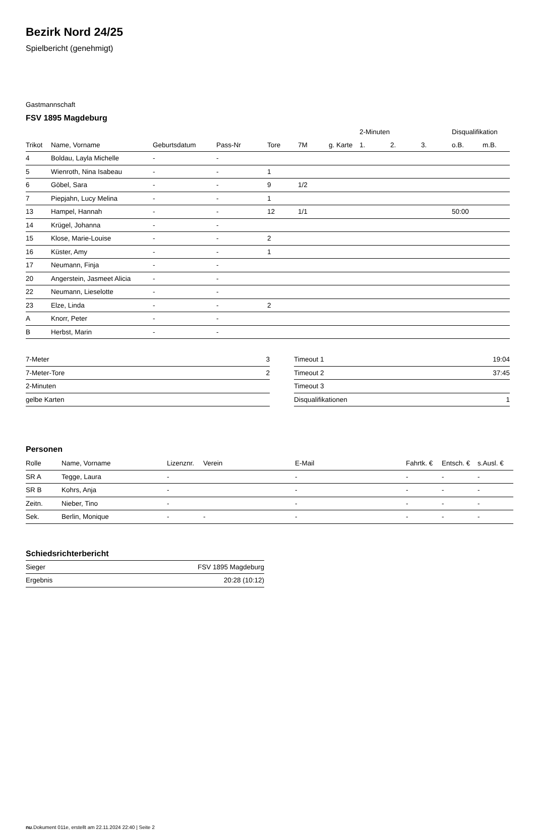Bezirk Nord 24/25
Spielbericht (genehmigt)
Gastmannschaft
FSV 1895 Magdeburg
| | | | | | | | 2-Minuten | | | Disqualifikation | |
| --- | --- | --- | --- | --- | --- | --- | --- | --- | --- | --- | --- |
| Trikot | Name, Vorname | Geburtsdatum | Pass-Nr | Tore | 7M | g. Karte | 1. | 2. | 3. | o.B. | m.B. |
| 4 | Boldau, Layla Michelle | - | - | | | | | | | | |
| 5 | Wienroth, Nina Isabeau | - | - | 1 | | | | | | | |
| 6 | Göbel, Sara | - | - | 9 | 1/2 | | | | | | |
| 7 | Piepjahn, Lucy Melina | - | - | 1 | | | | | | | |
| 13 | Hampel, Hannah | - | - | 12 | 1/1 | | | | | 50:00 | |
| 14 | Krügel, Johanna | - | - | | | | | | | | |
| 15 | Klose, Marie-Louise | - | - | 2 | | | | | | | |
| 16 | Küster, Amy | - | - | 1 | | | | | | | |
| 17 | Neumann, Finja | - | - | | | | | | | | |
| 20 | Angerstein, Jasmeet Alicia | - | - | | | | | | | | |
| 22 | Neumann, Lieselotte | - | - | | | | | | | | |
| 23 | Elze, Linda | - | - | 2 | | | | | | | |
| A | Knorr, Peter | - | - | | | | | | | | |
| B | Herbst, Marin | - | - | | | | | | | | |
| 7-Meter | 3 |
| 7-Meter-Tore | 2 |
| 2-Minuten | |
| gelbe Karten | |
| Timeout 1 | 19:04 |
| Timeout 2 | 37:45 |
| Timeout 3 | |
| Disqualifikationen | 1 |
Personen
| Rolle | Name, Vorname | Lizenznr. | Verein | E-Mail | Fahrtk. € | Entsch. € | s.Ausl. € |
| --- | --- | --- | --- | --- | --- | --- | --- |
| SR A | Tegge, Laura | - | | - | - | - | - |
| SR B | Kohrs, Anja | - | | - | - | - | - |
| Zeitn. | Nieber, Tino | - | | - | - | - | - |
| Sek. | Berlin, Monique | - | - | - | - | - | - |
Schiedsrichterbericht
| Sieger | FSV 1895 Magdeburg |
| Ergebnis | 20:28 (10:12) |
nu.Dokument 011e, erstellt am 22.11.2024 22:40 | Seite 2